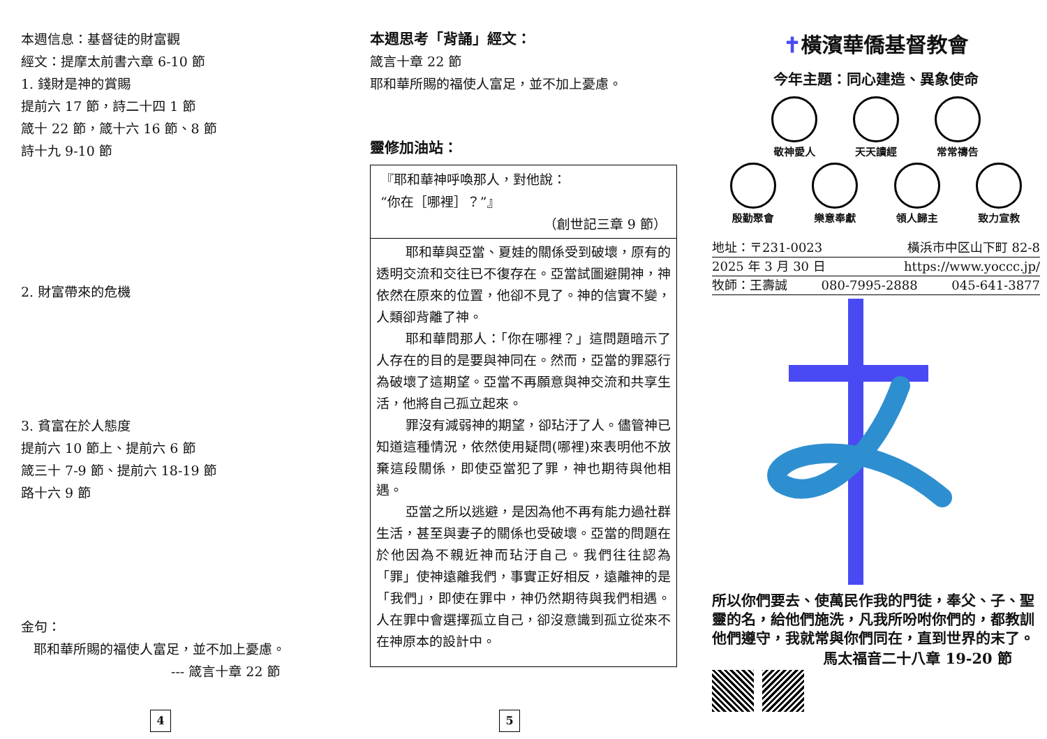本週信息：基督徒的財富觀
經文：提摩太前書六章 6-10 節
1. 錢財是神的賞賜
提前六 17 節，詩二十四 1 節
箴十 22 節，箴十六 16 節、8 節
詩十九 9-10 節
2. 財富帶來的危機
3. 貧富在於人態度
提前六 10 節上、提前六 6 節
箴三十 7-9 節、提前六 18-19 節
路十六 9 節
金句：
耶和華所賜的福使人富足，並不加上憂慮。
--- 箴言十章 22 節
4
本週思考「背誦」經文：
箴言十章 22 節
耶和華所賜的福使人富足，並不加上憂慮。
靈修加油站：
『耶和華神呼喚那人，對他說：
“你在［哪裡］？”』
（創世記三章 9 節）
耶和華與亞當、夏娃的關係受到破壞，原有的透明交流和交往已不復存在。亞當試圖避開神，神依然在原來的位置，他卻不見了。神的信實不變，人類卻背離了神。
耶和華問那人：「你在哪裡？」這問題暗示了人存在的目的是要與神同在。然而，亞當的罪惡行為破壞了這期望。亞當不再願意與神交流和共享生活，他將自己孤立起來。
罪沒有減弱神的期望，卻玷汙了人。儘管神已知道這種情況，依然使用疑問(哪裡)來表明他不放棄這段關係，即使亞當犯了罪，神也期待與他相遇。
亞當之所以逃避，是因為他不再有能力過社群生活，甚至與妻子的關係也受破壞。亞當的問題在於他因為不親近神而玷汙自己。我們往往認為「罪」使神遠離我們，事實正好相反，遠離神的是「我們」，即使在罪中，神仍然期待與我們相遇。人在罪中會選擇孤立自己，卻沒意識到孤立從來不在神原本的設計中。
5
✝橫濱華僑基督教會
今年主題：同心建造、異象使命
敬神愛人 天天讀經 常常禱告
殷勤聚會 樂意奉獻 領人歸主 致力宣教
地址：〒231-0023 橫浜市中区山下町 82-8
2025 年 3 月 30 日 https://www.yoccc.jp/
牧師：王壽誠 080-7995-2888 045-641-3877
所以你們要去、使萬民作我的門徒，奉父、子、聖靈的名，給他們施洗，凡我所吩咐你們的，都教訓他們遵守，我就常與你們同在，直到世界的末了。
馬太福音二十八章 19-20 節